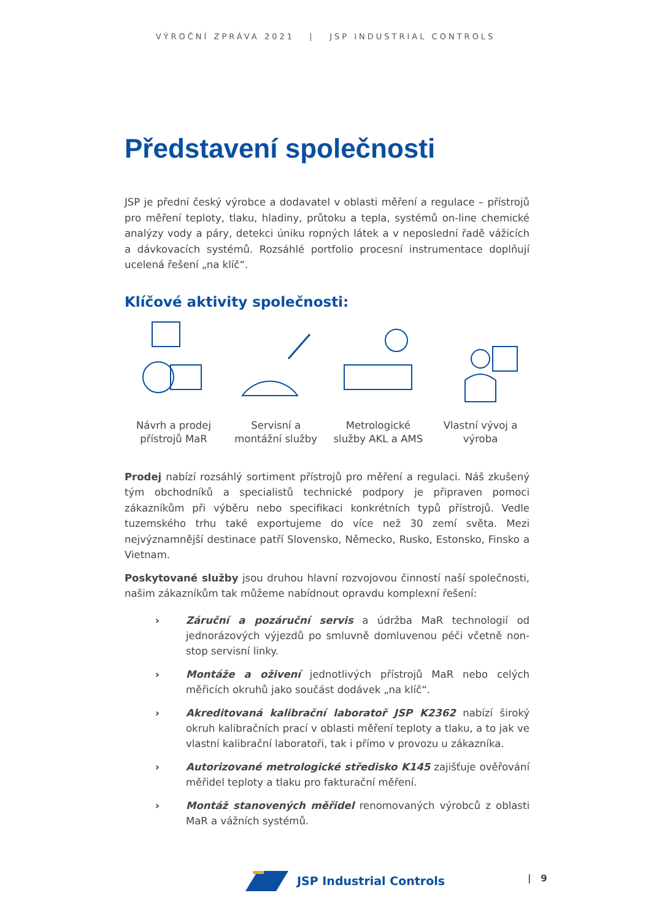VÝROČNÍ ZPRÁVA 2021 | JSP INDUSTRIAL CONTROLS
Představení společnosti
JSP je přední český výrobce a dodavatel v oblasti měření a regulace – přístrojů pro měření teploty, tlaku, hladiny, průtoku a tepla, systémů on-line chemické analýzy vody a páry, detekci úniku ropných látek a v neposlední řadě vážicích a dávkovacích systémů. Rozsáhlé portfolio procesní instrumentace doplňují ucelená řešení „na klíč“.
Klíčové aktivity společnosti:
Návrh a prodej přístrojů MaR
Servisní a montážní služby
Metrologické služby AKL a AMS
Vlastní vývoj a výroba
Prodej nabízí rozsáhlý sortiment přístrojů pro měření a regulaci. Náš zkušený tým obchodníků a specialistů technické podpory je připraven pomoci zákazníkům při výběru nebo specifikaci konkrétních typů přístrojů. Vedle tuzemského trhu také exportujeme do více než 30 zemí světa. Mezi nejvýznamnější destinace patří Slovensko, Německo, Rusko, Estonsko, Finsko a Vietnam.
Poskytované služby jsou druhou hlavní rozvojovou činností naší společnosti, našim zákazníkům tak můžeme nabídnout opravdu komplexní řešení:
› Záruční a pozáruční servis a údržba MaR technologií od jednorázových výjezdů po smluvně domluvenou péči včetně non-stop servisní linky.
› Montáže a oživení jednotlivých přístrojů MaR nebo celých měřicích okruhů jako součást dodávek „na klíč“.
› Akreditovaná kalibrační laboratoř JSP K2362 nabízí široký okruh kalibračních prací v oblasti měření teploty a tlaku, a to jak ve vlastní kalibrační laboratoři, tak i přímo v provozu u zákazníka.
› Autorizované metrologické středisko K145 zajišťuje ověřování měřidel teploty a tlaku pro fakturační měření.
› Montáž stanovených měřidel renomovaných výrobců z oblasti MaR a vážních systémů.
JSP Industrial Controls | 9